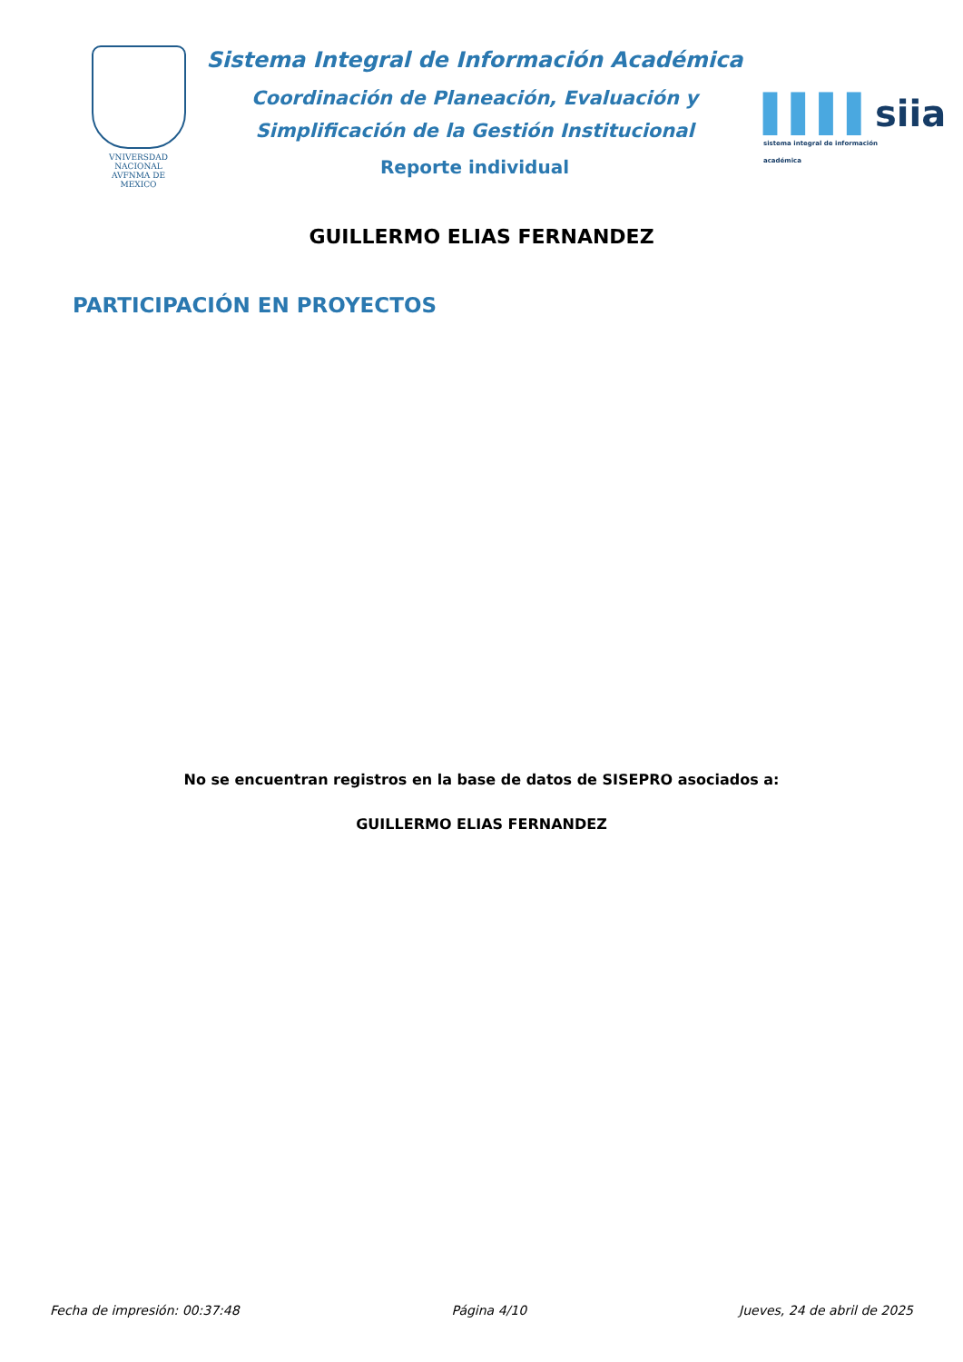VNIVERSDAD NACIONAL
AVFNMA DE
MEXICO
Sistema Integral de Información Académica
Coordinación de Planeación, Evaluación y
Simplificación de la Gestión Institucional
Reporte individual
▌▌▌▌siia
sistema integral de información académica
GUILLERMO ELIAS FERNANDEZ
PARTICIPACIÓN EN PROYECTOS
No se encuentran registros en la base de datos de SISEPRO asociados a:
GUILLERMO ELIAS FERNANDEZ
Fecha de impresión: 00:37:48 Página 4/10 Jueves, 24 de abril de 2025